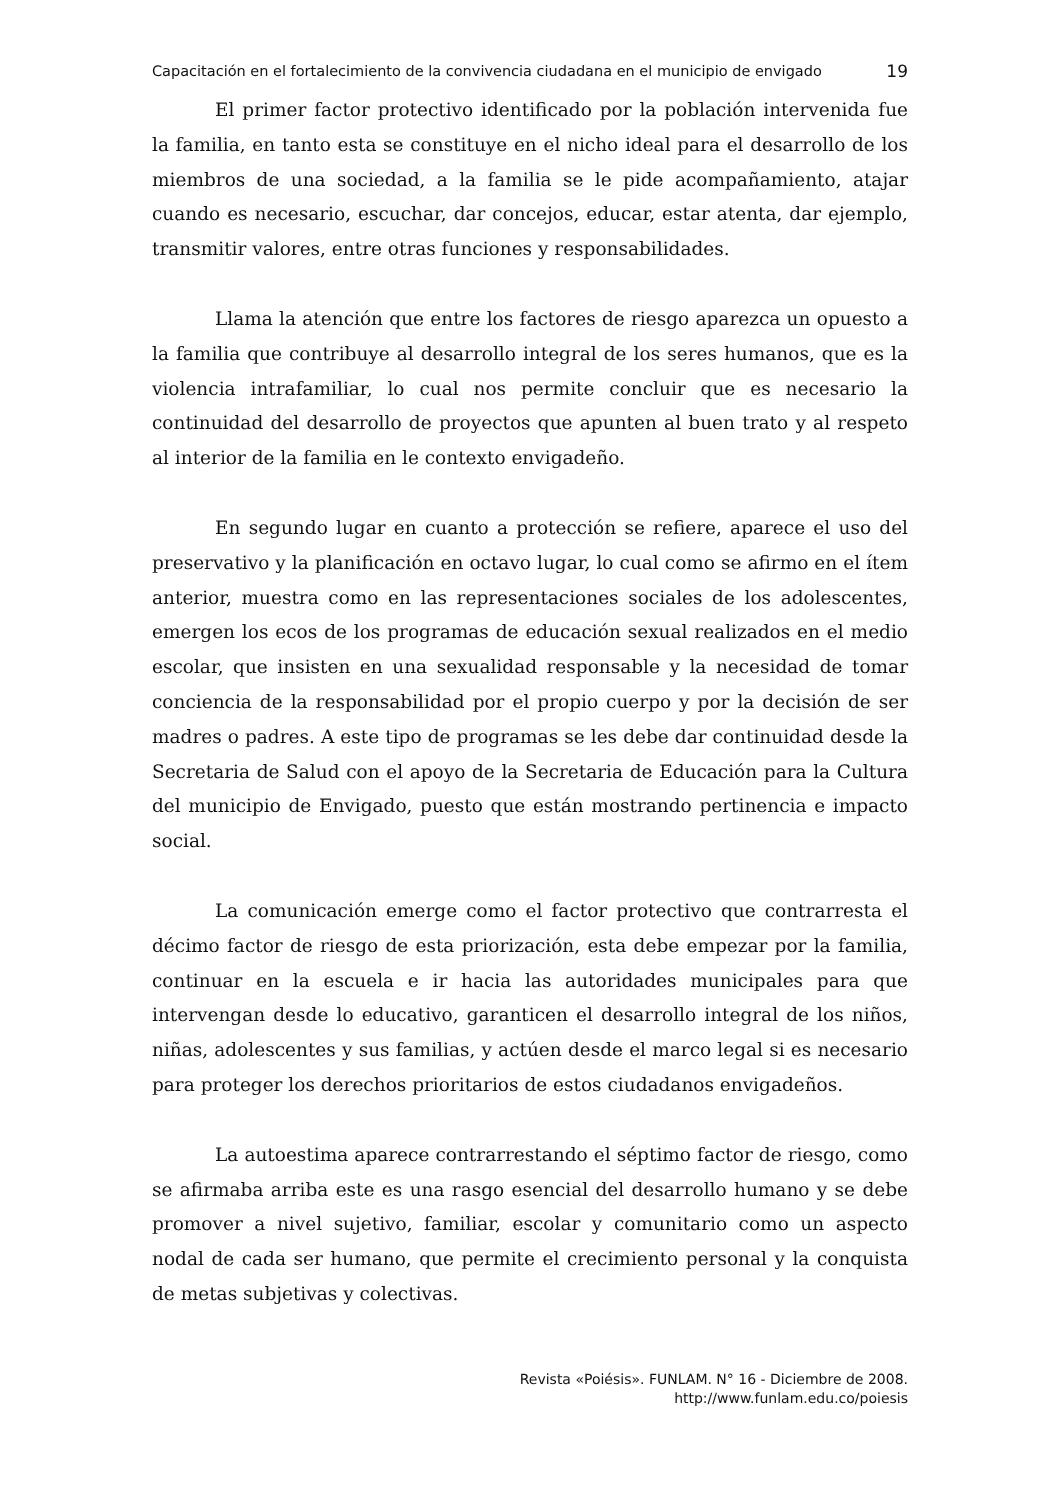Capacitación en el fortalecimiento de la convivencia ciudadana en el municipio de envigado
19
El primer factor protectivo identificado por la población intervenida fue la familia, en tanto esta se constituye en el nicho ideal para el desarrollo de los miembros de una sociedad, a la familia se le pide acompañamiento, atajar cuando es necesario, escuchar, dar concejos, educar, estar atenta, dar ejemplo, transmitir valores, entre otras funciones y responsabilidades.
Llama la atención que entre los factores de riesgo aparezca un opuesto a la familia que contribuye al desarrollo integral de los seres humanos, que es la violencia intrafamiliar, lo cual nos permite concluir que es necesario la continuidad del desarrollo de proyectos que apunten al buen trato y al respeto al interior de la familia en le contexto envigadeño.
En segundo lugar en cuanto a protección se refiere, aparece el uso del preservativo y la planificación en octavo lugar, lo cual como se afirmo en el ítem anterior, muestra como en las representaciones sociales de los adolescentes, emergen los ecos de los programas de educación sexual realizados en el medio escolar, que insisten en una sexualidad responsable y la necesidad de tomar conciencia de la responsabilidad por el propio cuerpo y por la decisión de ser madres o padres. A este tipo de programas se les debe dar continuidad desde la Secretaria de Salud con el apoyo de la Secretaria de Educación para la Cultura del municipio de Envigado, puesto que están mostrando pertinencia e impacto social.
La comunicación emerge como el factor protectivo que contrarresta el décimo factor de riesgo de esta priorización, esta debe empezar por la familia, continuar en la escuela e ir hacia las autoridades municipales para que intervengan desde lo educativo, garanticen el desarrollo integral de los niños, niñas, adolescentes y sus familias, y actúen desde el marco legal si es necesario para proteger los derechos prioritarios de estos ciudadanos envigadeños.
La autoestima aparece contrarrestando el séptimo factor de riesgo, como se afirmaba arriba este es una rasgo esencial del desarrollo humano y se debe promover a nivel sujetivo, familiar, escolar y comunitario como un aspecto nodal de cada ser humano, que permite el crecimiento personal y la conquista de metas subjetivas y colectivas.
Revista «Poiésis». FUNLAM. N° 16 - Diciembre de 2008.
http://www.funlam.edu.co/poiesis